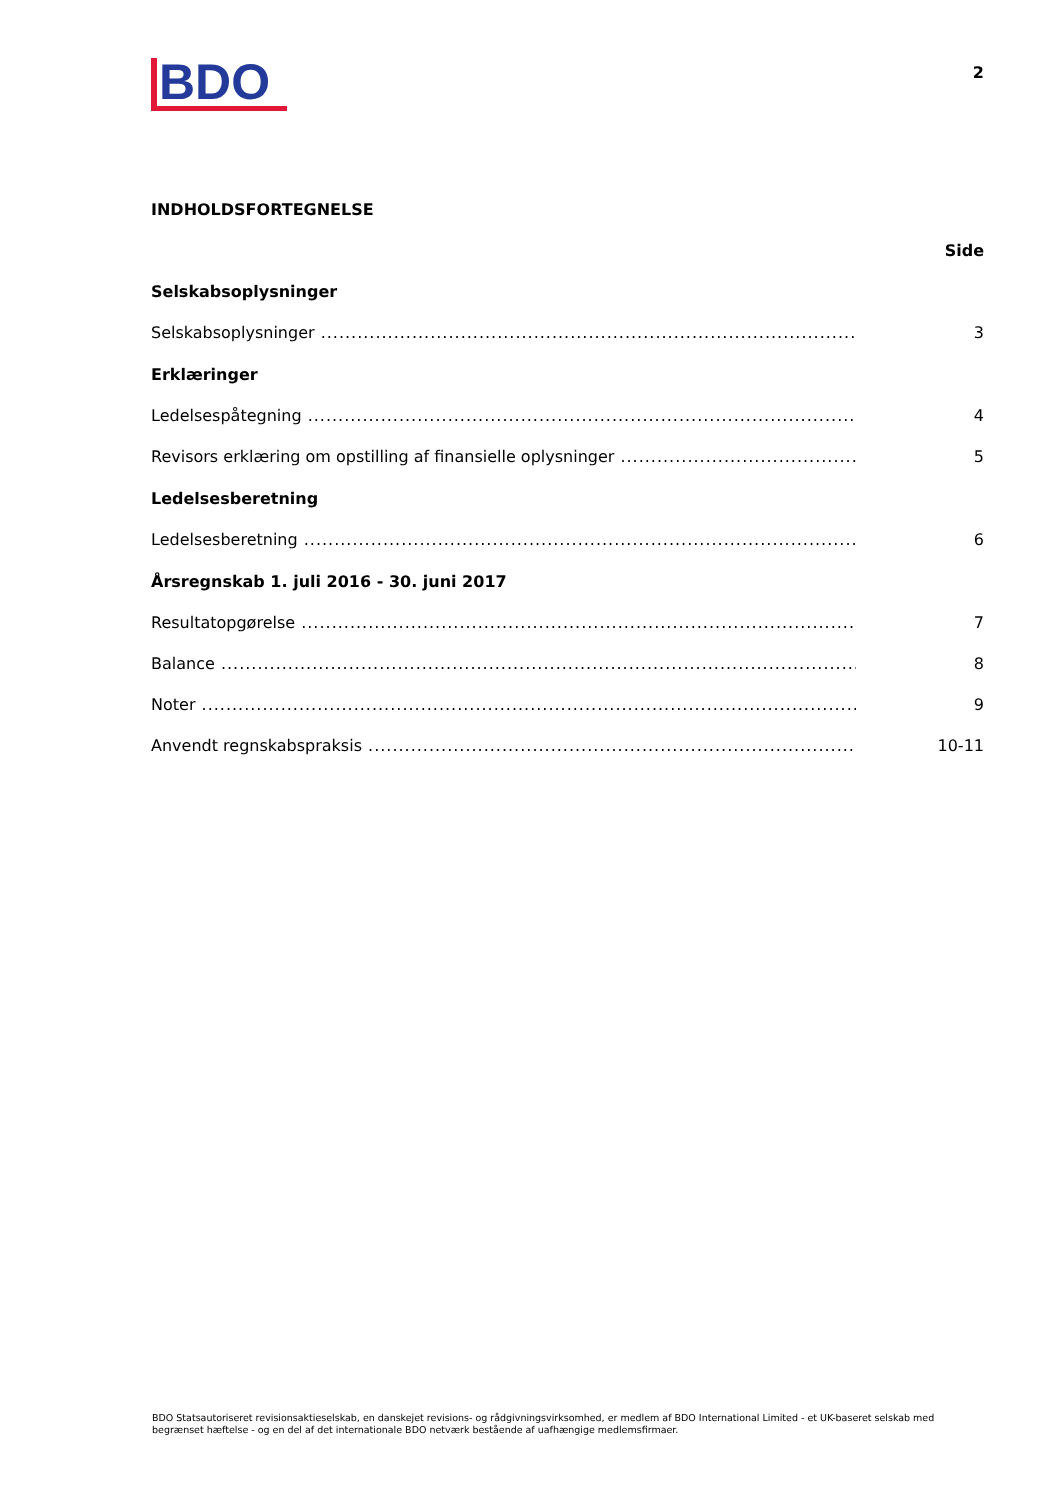BDO
2
INDHOLDSFORTEGNELSE
Side
Selskabsoplysninger
Selskabsoplysninger 3
Erklæringer
Ledelsespåtegning 4
Revisors erklæring om opstilling af finansielle oplysninger 5
Ledelsesberetning
Ledelsesberetning 6
Årsregnskab 1. juli 2016 - 30. juni 2017
Resultatopgørelse 7
Balance 8
Noter 9
Anvendt regnskabspraksis 10-11
BDO Statsautoriseret revisionsaktieselskab, en danskejet revisions- og rådgivningsvirksomhed, er medlem af BDO International Limited - et UK-baseret selskab med begrænset hæftelse - og en del af det internationale BDO netværk bestående af uafhængige medlemsfirmaer.